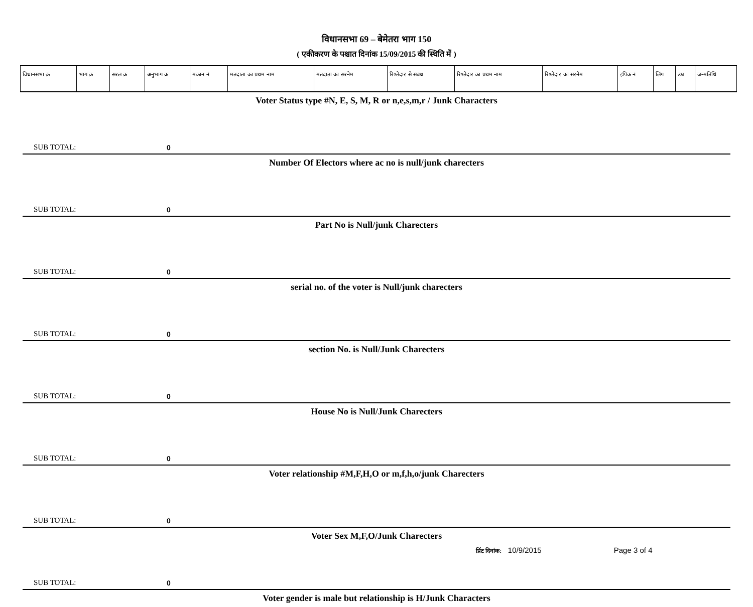विधानसभा 69 – बेमेतरा भाग 150
( एकीकरण के पश्चात दिनांक 15/09/2015 की स्थिति में )
| विधानसभा क्रं | भाग क्र | सरल क्र | अनुभाग क्र | मकान नं | मतदाता का प्रथम नाम | मतदाता का सरनेम | रिश्तेदार से संबंध | रिश्तेदार का प्रथम नाम | रिश्तेदार का सरनेम | इपिक नं | लिंग | उम्र | जन्मतिथि |
| --- | --- | --- | --- | --- | --- | --- | --- | --- | --- | --- | --- | --- | --- |
Voter Status type #N, E, S, M, R or n,e,s,m,r / Junk Characters
SUB TOTAL: 0
Number Of Electors where ac no is null/junk charecters
SUB TOTAL: 0
Part No is Null/junk Charecters
SUB TOTAL: 0
serial no. of the voter is Null/junk charecters
SUB TOTAL: 0
section No. is Null/Junk Charecters
SUB TOTAL: 0
House No is Null/Junk Charecters
SUB TOTAL: 0
Voter relationship #M,F,H,O or m,f,h,o/junk Charecters
SUB TOTAL: 0
Voter Sex M,F,O/Junk Charecters
SUB TOTAL: 0
Voter gender is male but relationship is H/Junk Characters
प्रिंट दिनांक: 10/9/2015 Page 3 of 4